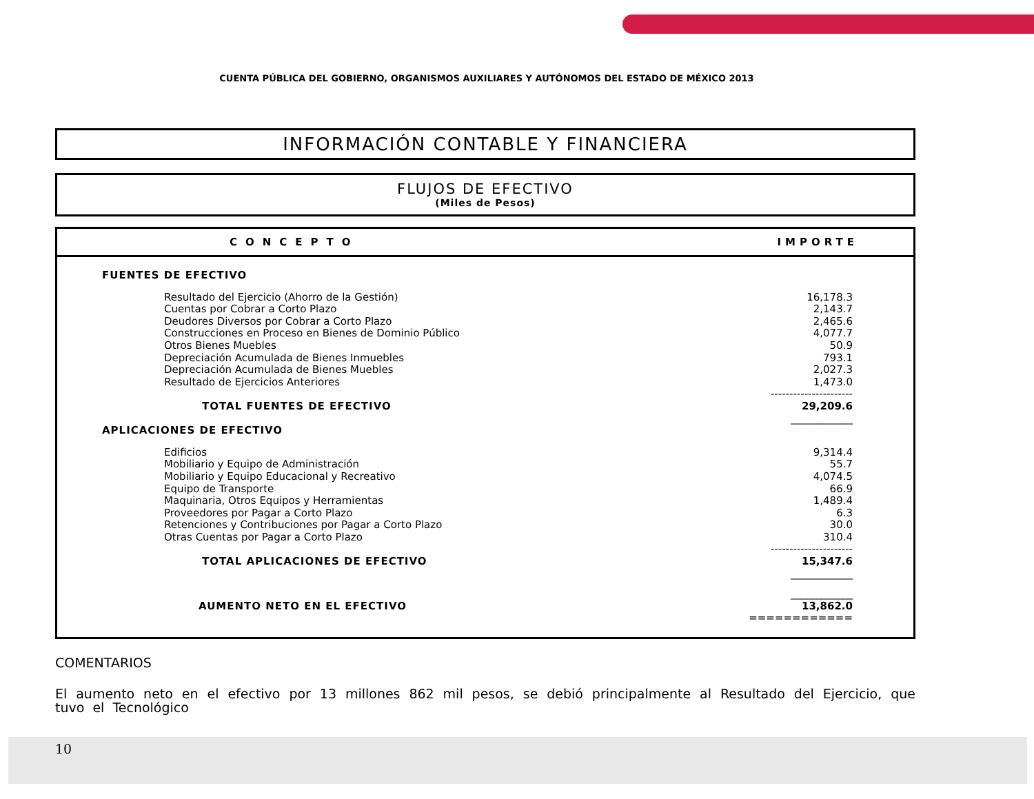CUENTA PÚBLICA DEL GOBIERNO, ORGANISMOS AUXILIARES Y AUTÓNOMOS DEL ESTADO DE MÉXICO 2013
INFORMACIÓN CONTABLE Y FINANCIERA
FLUJOS DE EFECTIVO
(Miles de Pesos)
| CONCEPTO | IMPORTE |
| --- | --- |
| FUENTES DE EFECTIVO | |
| Resultado del Ejercicio (Ahorro de la Gestión) | 16,178.3 |
| Cuentas por Cobrar a Corto Plazo | 2,143.7 |
| Deudores Diversos por Cobrar a Corto Plazo | 2,465.6 |
| Construcciones en Proceso en Bienes de Dominio Público | 4,077.7 |
| Otros Bienes Muebles | 50.9 |
| Depreciación Acumulada de Bienes Inmuebles | 793.1 |
| Depreciación Acumulada de Bienes Muebles | 2,027.3 |
| Resultado de Ejercicios Anteriores | 1,473.0 |
| | ---------------------- |
| TOTAL FUENTES DE EFECTIVO | 29,209.6 |
| | ____________ |
| APLICACIONES DE EFECTIVO | |
| Edificios | 9,314.4 |
| Mobiliario y Equipo de Administración | 55.7 |
| Mobiliario y Equipo Educacional y Recreativo | 4,074.5 |
| Equipo de Transporte | 66.9 |
| Maquinaria, Otros Equipos y Herramientas | 1,489.4 |
| Proveedores por Pagar a Corto Plazo | 6.3 |
| Retenciones y Contribuciones por Pagar a Corto Plazo | 30.0 |
| Otras Cuentas por Pagar a Corto Plazo | 310.4 |
| | ---------------------- |
| TOTAL APLICACIONES DE EFECTIVO | 15,347.6 |
| | ____________ |
| | ____________ |
| AUMENTO NETO EN EL EFECTIVO | 13,862.0 |
| | ============ |
COMENTARIOS
El aumento neto en el efectivo por 13 millones 862 mil pesos, se debió principalmente al Resultado del Ejercicio, que tuvo el Tecnológico
10